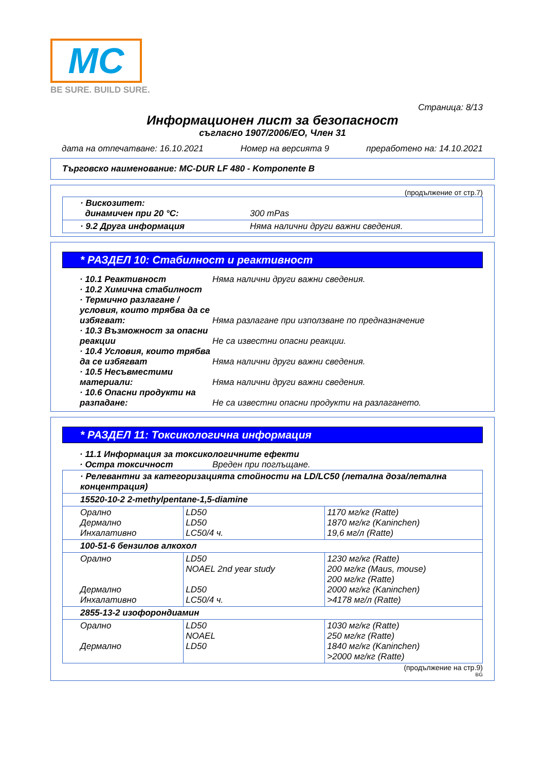MC
BE SURE. BUILD SURE.
Страница: 8/13
Информационен лист за безопасност
съгласно 1907/2006/ЕО, Член 31
дата на отпечатване: 16.10.2021 Номер на версията 9 преработено на: 14.10.2021
Търговско наименование: MC-DUR LF 480 - Komponente B
(продължение от стр.7)
| · Вискозитет: динамичен при 20 °C: | 300 mPas |
| · 9.2 Друга информация | Няма налични други важни сведения. |
* РАЗДЕЛ 10: Стабилност и реактивност
· 10.1 Реактивност Няма налични други важни сведения.
· 10.2 Химична стабилност
· Термично разлагане / условия, които трябва да се избягват:
Няма разлагане при използване по предназначение
· 10.3 Възможност за опасни реакции
Не са известни опасни реакции.
· 10.4 Условия, които трябва да се избягват
Няма налични други важни сведения.
· 10.5 Несъвместими материали:
Няма налични други важни сведения.
· 10.6 Опасни продукти на разпадане:
Не са известни опасни продукти на разлагането.
* РАЗДЕЛ 11: Токсикологична информация
· 11.1 Информация за токсикологичните ефекти
· Остра токсичност Вреден при поглъщане.
| · Релевантни за категоризацията стойности на LD/LC50 (летална доза/летална концентрация) | | |
| 15520-10-2 2-methylpentane-1,5-diamine | | |
| Орално Дермално Инхалативно | LD50 LD50 LC50/4 ч. | 1170 мг/кг (Ratte) 1870 мг/кг (Kaninchen) 19,6 мг/л (Ratte) |
| 100-51-6 бензилов алкохол | | |
| Орално Дермално Инхалативно | LD50 NOAEL 2nd year study LD50 LC50/4 ч. | 1230 мг/кг (Ratte) 200 мг/кг (Maus, mouse) 200 мг/кг (Ratte) 2000 мг/кг (Kaninchen) >4178 мг/л (Ratte) |
| 2855-13-2 изофорондиамин | | |
| Орално Дермално | LD50 NOAEL LD50 | 1030 мг/кг (Ratte) 250 мг/кг (Ratte) 1840 мг/кг (Kaninchen) >2000 мг/кг (Ratte) |
(продължение на стр.9)
BG